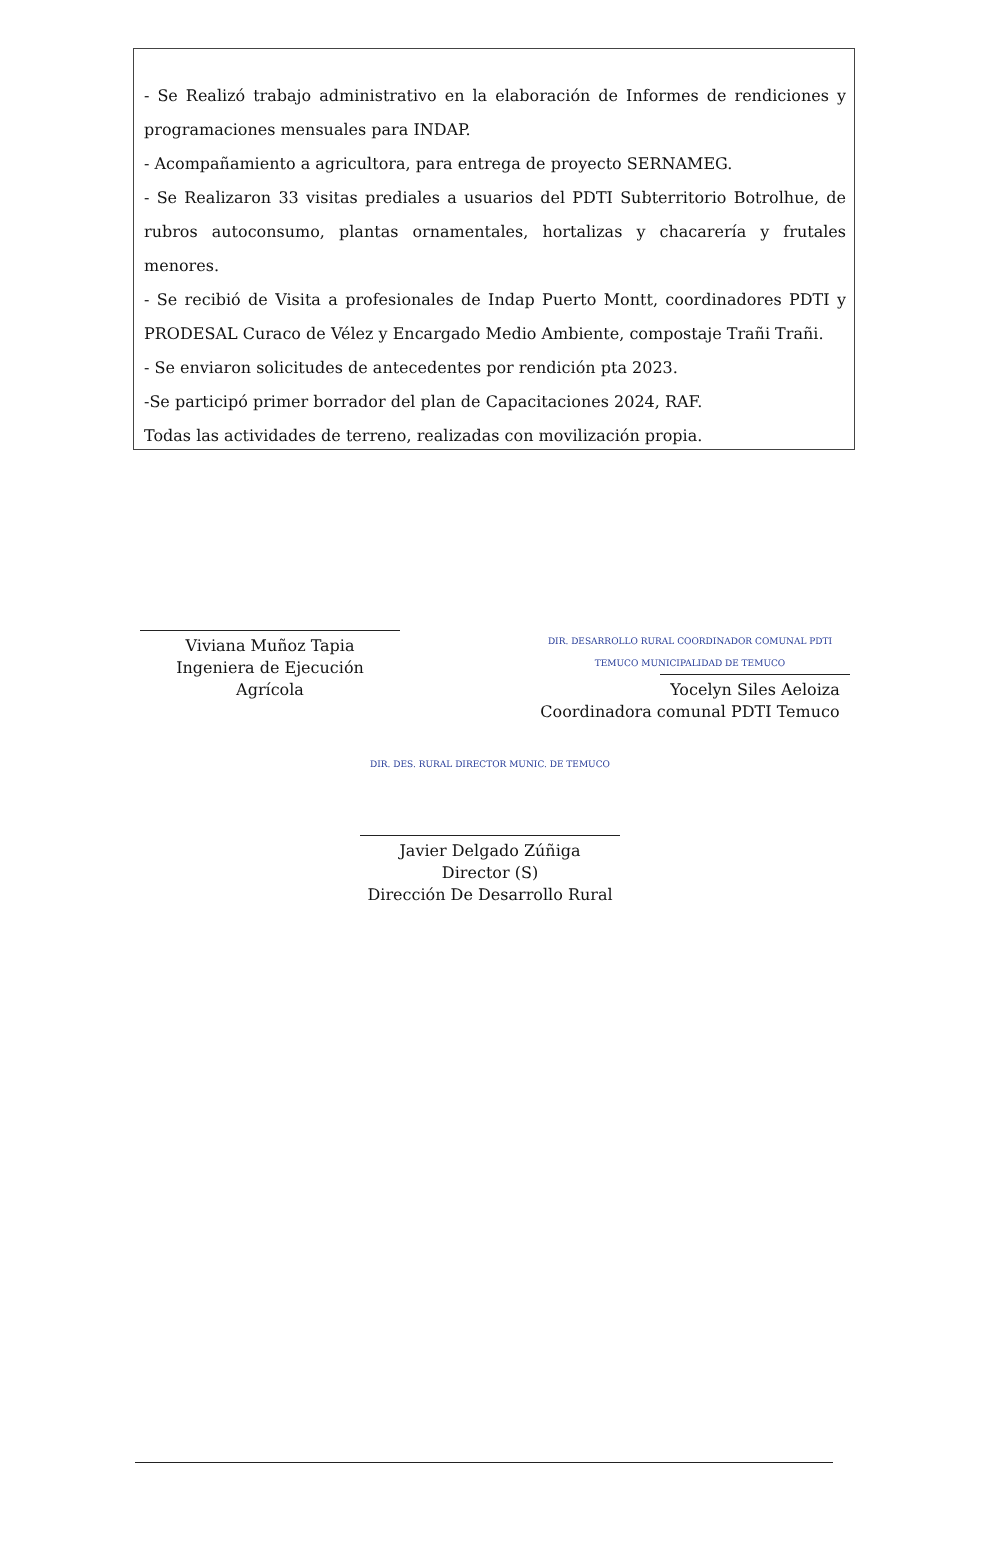- Se Realizó trabajo administrativo en la elaboración de Informes de rendiciones y programaciones mensuales para INDAP.
- Acompañamiento a agricultora, para entrega de proyecto SERNAMEG.
- Se Realizaron 33 visitas prediales a usuarios del PDTI Subterritorio Botrolhue, de rubros autoconsumo, plantas ornamentales, hortalizas y chacarería y frutales menores.
- Se recibió de Visita a profesionales de Indap Puerto Montt, coordinadores PDTI y PRODESAL Curaco de Vélez y Encargado Medio Ambiente, compostaje Trañi Trañi.
- Se enviaron solicitudes de antecedentes por rendición pta 2023.
-Se participó primer borrador del plan de Capacitaciones 2024, RAF.
Todas las actividades de terreno, realizadas con movilización propia.
Viviana Muñoz Tapia
Ingeniera de Ejecución Agrícola
DIR. DESARROLLO RURAL COORDINADOR COMUNAL PDTI TEMUCO MUNICIPALIDAD DE TEMUCO
Yocelyn Siles Aeloiza
Coordinadora comunal PDTI Temuco
DIR. DES. RURAL DIRECTOR MUNIC. DE TEMUCO
Javier Delgado Zúñiga
Director (S)
Dirección De Desarrollo Rural